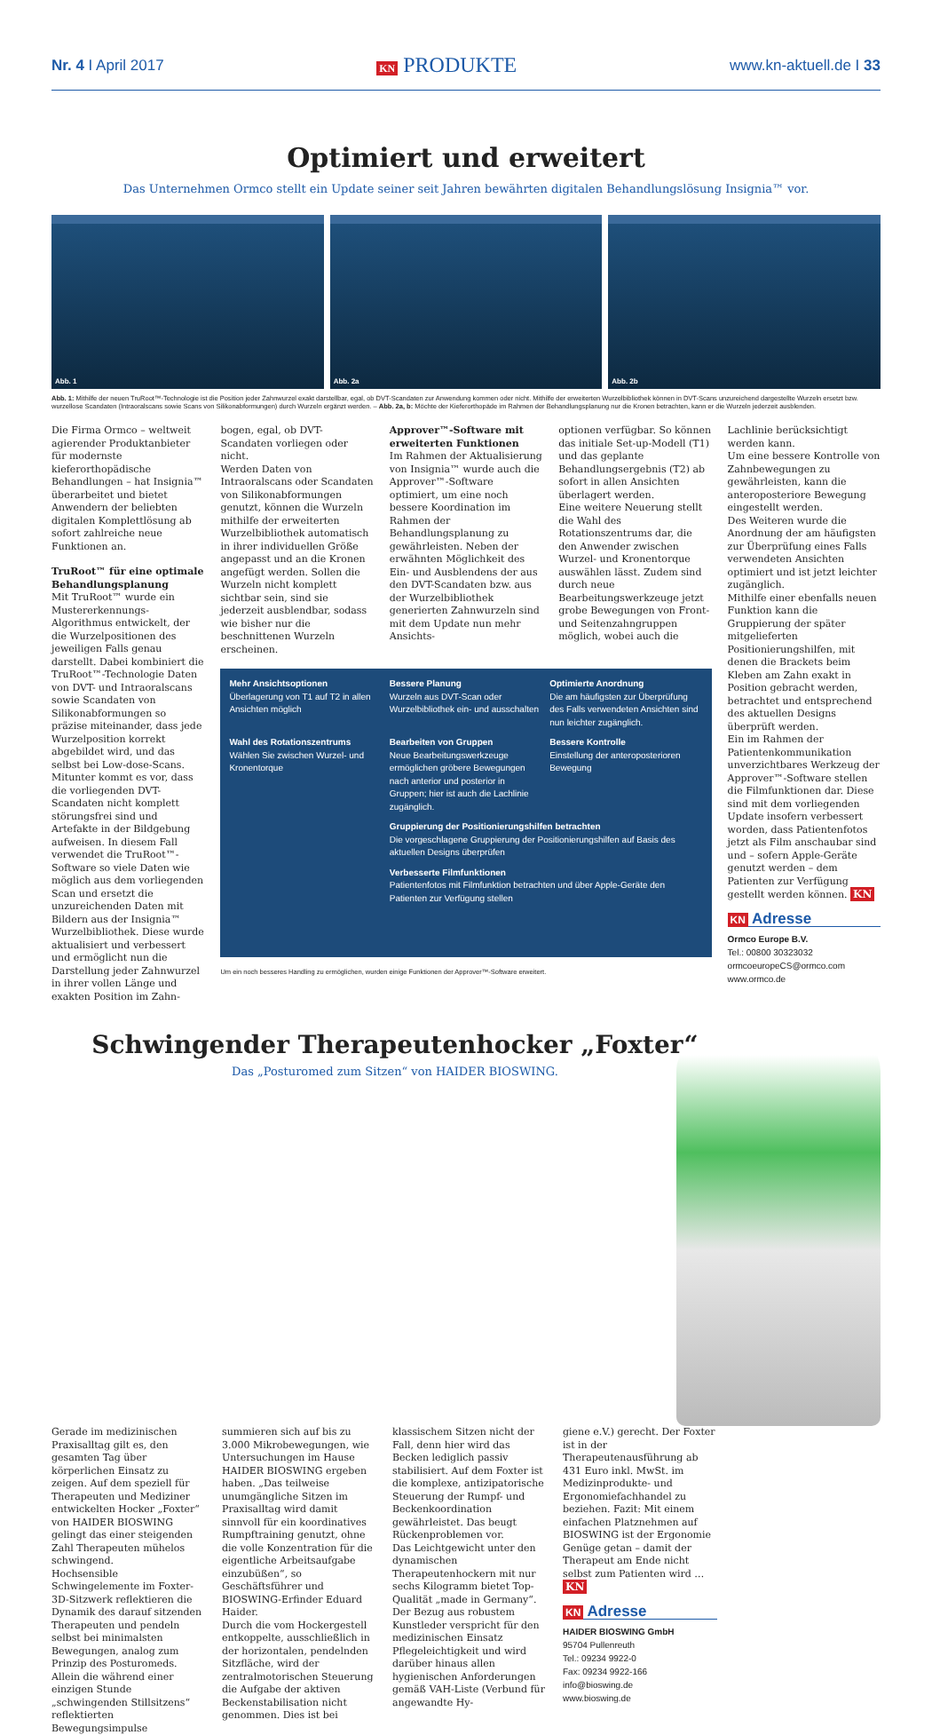Nr. 4 I April 2017 KN PRODUKTE www.kn-aktuell.de I 33
Optimiert und erweitert
Das Unternehmen Ormco stellt ein Update seiner seit Jahren bewährten digitalen Behandlungslösung Insignia™ vor.
Abb. 1 Abb. 2a Abb. 2b
Abb. 1: Mithilfe der neuen TruRoot™-Technologie ist die Position jeder Zahnwurzel exakt darstellbar, egal, ob DVT-Scandaten zur Anwendung kommen oder nicht. Mithilfe der erweiterten Wurzelbibliothek können in DVT-Scans unzureichend dargestellte Wurzeln ersetzt bzw. wurzellose Scandaten (Intraoralscans sowie Scans von Silikonabformungen) durch Wurzeln ergänzt werden. – Abb. 2a, b: Möchte der Kieferorthopäde im Rahmen der Behandlungsplanung nur die Kronen betrachten, kann er die Wurzeln jederzeit ausblenden.
Die Firma Ormco – weltweit agierender Produktanbieter für modernste kieferorthopädische Behandlungen – hat Insignia™ überarbeitet und bietet Anwendern der beliebten digitalen Komplettlösung ab sofort zahlreiche neue Funktionen an.
TruRoot™ für eine optimale Behandlungsplanung
Mit TruRoot™ wurde ein Mustererkennungs-Algorithmus entwickelt, der die Wurzelpositionen des jeweiligen Falls genau darstellt. Dabei kombiniert die TruRoot™-Technologie Daten von DVT- und Intraoralscans sowie Scandaten von Silikonabformungen so präzise miteinander, dass jede Wurzelposition korrekt abgebildet wird, und das selbst bei Low-dose-Scans. Mitunter kommt es vor, dass die vorliegenden DVT-Scandaten nicht komplett störungsfrei sind und Artefakte in der Bildgebung aufweisen. In diesem Fall verwendet die TruRoot™-Software so viele Daten wie möglich aus dem vorliegenden Scan und ersetzt die unzureichenden Daten mit Bildern aus der Insignia™ Wurzelbibliothek. Diese wurde aktualisiert und verbessert und ermöglicht nun die Darstellung jeder Zahnwurzel in ihrer vollen Länge und exakten Position im Zahn-
bogen, egal, ob DVT-Scandaten vorliegen oder nicht.
Werden Daten von Intraoralscans oder Scandaten von Silikonabformungen genutzt, können die Wurzeln mithilfe der erweiterten Wurzelbibliothek automatisch in ihrer individuellen Größe angepasst und an die Kronen angefügt werden. Sollen die Wurzeln nicht komplett sichtbar sein, sind sie jederzeit ausblendbar, sodass wie bisher nur die beschnittenen Wurzeln erscheinen.
Approver™-Software mit erweiterten Funktionen
Im Rahmen der Aktualisierung von Insignia™ wurde auch die Approver™-Software optimiert, um eine noch bessere Koordination im Rahmen der Behandlungsplanung zu gewährleisten. Neben der erwähnten Möglichkeit des Ein- und Ausblendens der aus den DVT-Scandaten bzw. aus der Wurzelbibliothek generierten Zahnwurzeln sind mit dem Update nun mehr Ansichts-
optionen verfügbar. So können das initiale Set-up-Modell (T1) und das geplante Behandlungsergebnis (T2) ab sofort in allen Ansichten überlagert werden.
Eine weitere Neuerung stellt die Wahl des Rotationszentrums dar, die den Anwender zwischen Wurzel- und Kronentorque auswählen lässt. Zudem sind durch neue Bearbeitungswerkzeuge jetzt grobe Bewegungen von Front- und Seitenzahngruppen möglich, wobei auch die
Mehr Ansichtsoptionen
Überlagerung von T1 auf T2 in allen Ansichten möglich
Bessere Planung
Wurzeln aus DVT-Scan oder Wurzelbibliothek ein- und ausschalten
Optimierte Anordnung
Die am häufigsten zur Überprüfung des Falls verwendeten Ansichten sind nun leichter zugänglich.
Wahl des Rotationszentrums
Wählen Sie zwischen Wurzel- und Kronentorque
Bearbeiten von Gruppen
Neue Bearbeitungswerkzeuge ermöglichen gröbere Bewegungen nach anterior und posterior in Gruppen; hier ist auch die Lachlinie zugänglich.
Bessere Kontrolle
Einstellung der anteroposterioren Bewegung
Gruppierung der Positionierungshilfen betrachten
Die vorgeschlagene Gruppierung der Positionierungshilfen auf Basis des aktuellen Designs überprüfen
Verbesserte Filmfunktionen
Patientenfotos mit Filmfunktion betrachten und über Apple-Geräte den Patienten zur Verfügung stellen
Um ein noch besseres Handling zu ermöglichen, wurden einige Funktionen der Approver™-Software erweitert.
Lachlinie berücksichtigt werden kann.
Um eine bessere Kontrolle von Zahnbewegungen zu gewährleisten, kann die anteroposteriore Bewegung eingestellt werden.
Des Weiteren wurde die Anordnung der am häufigsten zur Überprüfung eines Falls verwendeten Ansichten optimiert und ist jetzt leichter zugänglich.
Mithilfe einer ebenfalls neuen Funktion kann die Gruppierung der später mitgelieferten Positionierungshilfen, mit denen die Brackets beim Kleben am Zahn exakt in Position gebracht werden, betrachtet und entsprechend des aktuellen Designs überprüft werden.
Ein im Rahmen der Patientenkommunikation unverzichtbares Werkzeug der Approver™-Software stellen die Filmfunktionen dar. Diese sind mit dem vorliegenden Update insofern verbessert worden, dass Patientenfotos jetzt als Film anschaubar sind und – sofern Apple-Geräte genutzt werden – dem Patienten zur Verfügung gestellt werden können. KN
KN Adresse
Ormco Europe B.V.
Tel.: 00800 30323032
ormcoeuropeCS@ormco.com
www.ormco.de
Schwingender Therapeutenhocker „Foxter“
Das „Posturomed zum Sitzen“ von HAIDER BIOSWING.
Gerade im medizinischen Praxisalltag gilt es, den gesamten Tag über körperlichen Einsatz zu zeigen. Auf dem speziell für Therapeuten und Mediziner entwickelten Hocker „Foxter“ von HAIDER BIOSWING gelingt das einer steigenden Zahl Therapeuten mühelos schwingend.
Hochsensible Schwingelemente im Foxter-3D-Sitzwerk reflektieren die Dynamik des darauf sitzenden Therapeuten und pendeln selbst bei minimalsten Bewegungen, analog zum Prinzip des Posturomeds. Allein die während einer einzigen Stunde „schwingenden Stillsitzens“ reflektierten Bewegungsimpulse
summieren sich auf bis zu 3.000 Mikrobewegungen, wie Untersuchungen im Hause HAIDER BIOSWING ergeben haben. „Das teilweise unumgängliche Sitzen im Praxisalltag wird damit sinnvoll für ein koordinatives Rumpftraining genutzt, ohne die volle Konzentration für die eigentliche Arbeitsaufgabe einzubüßen“, so Geschäftsführer und BIOSWING-Erfinder Eduard Haider.
Durch die vom Hockergestell entkoppelte, ausschließlich in der horizontalen, pendelnden Sitzfläche, wird der zentralmotorischen Steuerung die Aufgabe der aktiven Beckenstabilisation nicht genommen. Dies ist bei
klassischem Sitzen nicht der Fall, denn hier wird das Becken lediglich passiv stabilisiert. Auf dem Foxter ist die komplexe, antizipatorische Steuerung der Rumpf- und Beckenkoordination gewährleistet. Das beugt Rückenproblemen vor.
Das Leichtgewicht unter den dynamischen Therapeutenhockern mit nur sechs Kilogramm bietet Top-Qualität „made in Germany“. Der Bezug aus robustem Kunstleder verspricht für den medizinischen Einsatz Pflegeleichtigkeit und wird darüber hinaus allen hygienischen Anforderungen gemäß VAH-Liste (Verbund für angewandte Hy-
giene e.V.) gerecht. Der Foxter ist in der Therapeutenausführung ab 431 Euro inkl. MwSt. im Medizinprodukte- und Ergonomiefachhandel zu beziehen. Fazit: Mit einem einfachen Platznehmen auf BIOSWING ist der Ergonomie Genüge getan – damit der Therapeut am Ende nicht selbst zum Patienten wird … KN
KN Adresse
HAIDER BIOSWING GmbH
95704 Pullenreuth
Tel.: 09234 9922-0
Fax: 09234 9922-166
info@bioswing.de
www.bioswing.de